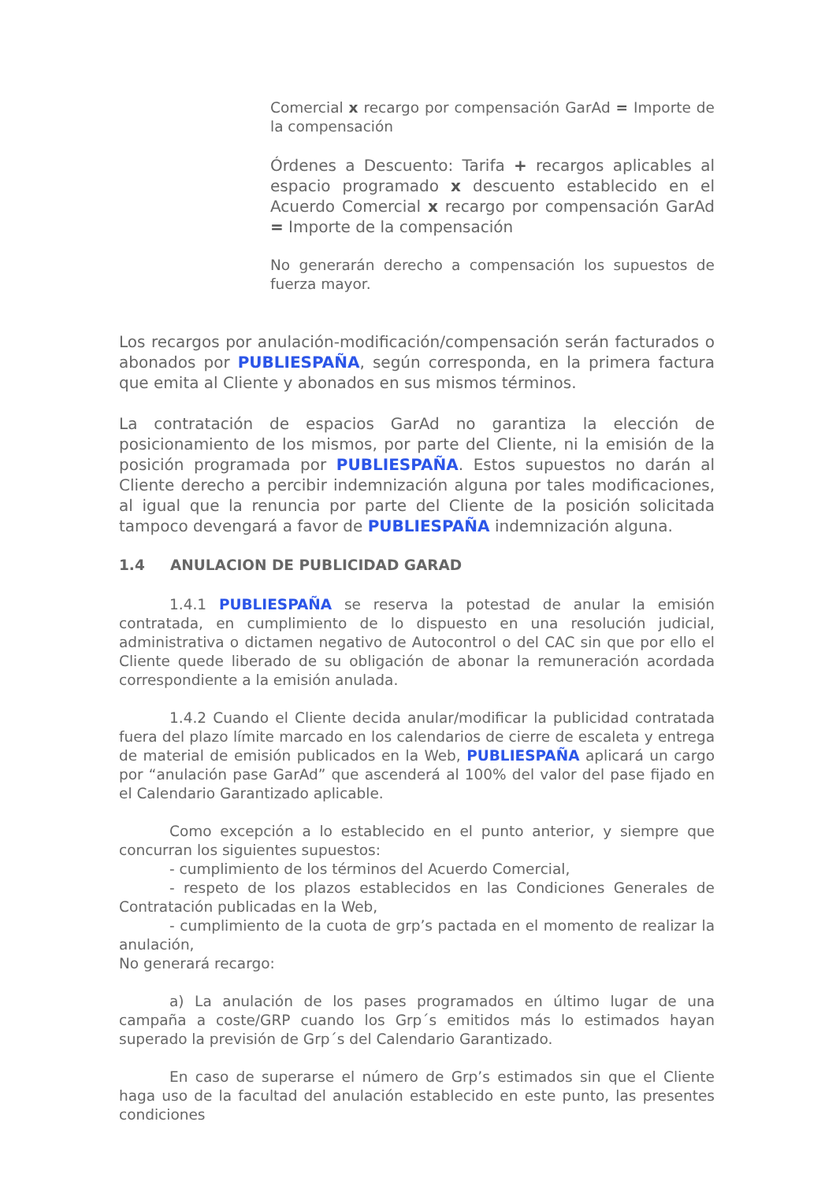Comercial x recargo por compensación GarAd = Importe de la compensación
Órdenes a Descuento: Tarifa + recargos aplicables al espacio programado x descuento establecido en el Acuerdo Comercial x recargo por compensación GarAd = Importe de la compensación
No generarán derecho a compensación los supuestos de fuerza mayor.
Los recargos por anulación-modificación/compensación serán facturados o abonados por PUBLIESPAÑA, según corresponda, en la primera factura que emita al Cliente y abonados en sus mismos términos.
La contratación de espacios GarAd no garantiza la elección de posicionamiento de los mismos, por parte del Cliente, ni la emisión de la posición programada por PUBLIESPAÑA. Estos supuestos no darán al Cliente derecho a percibir indemnización alguna por tales modificaciones, al igual que la renuncia por parte del Cliente de la posición solicitada tampoco devengará a favor de PUBLIESPAÑA indemnización alguna.
1.4 ANULACION DE PUBLICIDAD GARAD
1.4.1 PUBLIESPAÑA se reserva la potestad de anular la emisión contratada, en cumplimiento de lo dispuesto en una resolución judicial, administrativa o dictamen negativo de Autocontrol o del CAC sin que por ello el Cliente quede liberado de su obligación de abonar la remuneración acordada correspondiente a la emisión anulada.
1.4.2 Cuando el Cliente decida anular/modificar la publicidad contratada fuera del plazo límite marcado en los calendarios de cierre de escaleta y entrega de material de emisión publicados en la Web, PUBLIESPAÑA aplicará un cargo por “anulación pase GarAd” que ascenderá al 100% del valor del pase fijado en el Calendario Garantizado aplicable.
Como excepción a lo establecido en el punto anterior, y siempre que concurran los siguientes supuestos:
- cumplimiento de los términos del Acuerdo Comercial,
- respeto de los plazos establecidos en las Condiciones Generales de Contratación publicadas en la Web,
- cumplimiento de la cuota de grp’s pactada en el momento de realizar la anulación,
No generará recargo:
a) La anulación de los pases programados en último lugar de una campaña a coste/GRP cuando los Grp´s emitidos más lo estimados hayan superado la previsión de Grp´s del Calendario Garantizado.
En caso de superarse el número de Grp’s estimados sin que el Cliente haga uso de la facultad del anulación establecido en este punto, las presentes condiciones